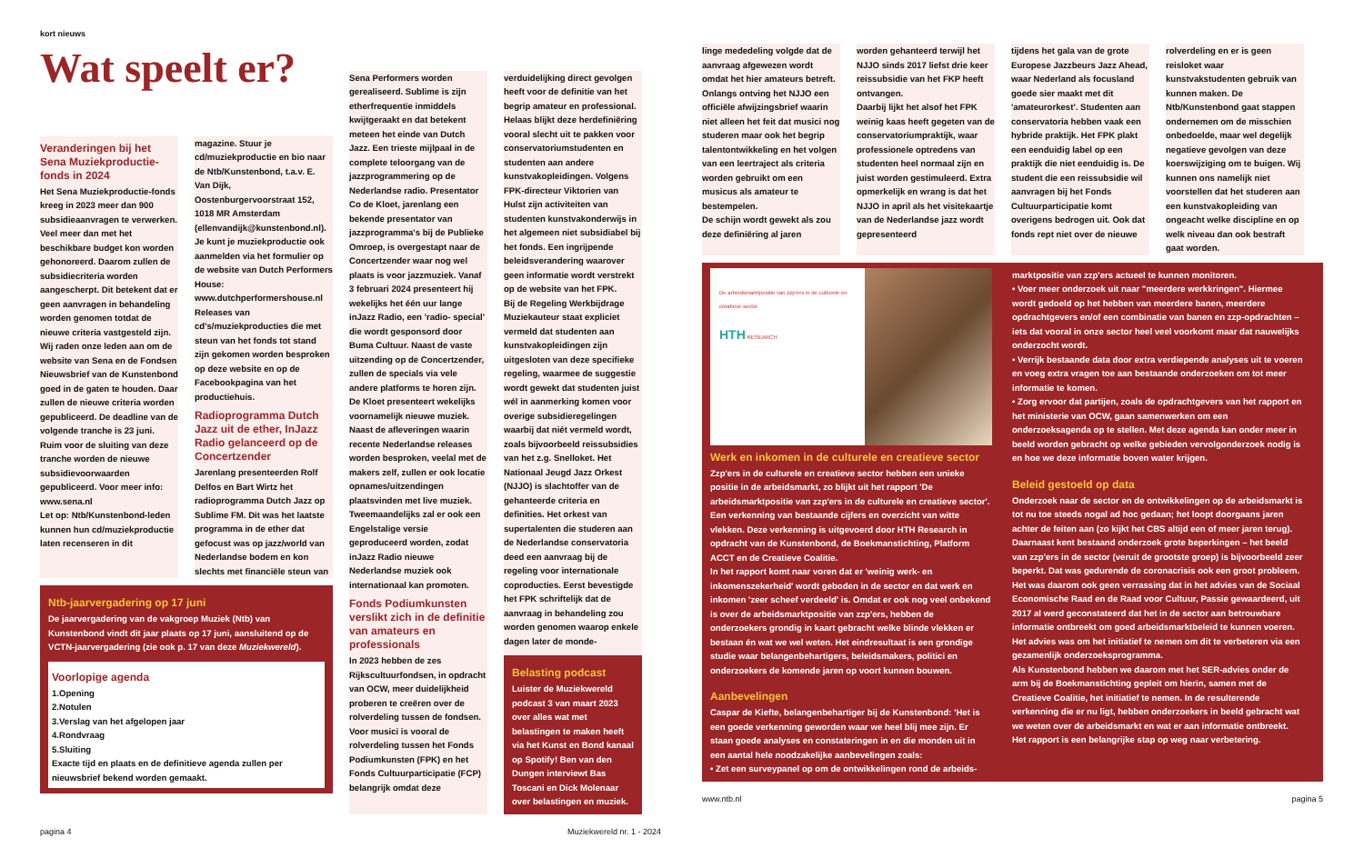kort nieuws
Wat speelt er?
Veranderingen bij het Sena Muziekproductie-fonds in 2024
Het Sena Muziekproductie-fonds kreeg in 2023 meer dan 900 subsidieaanvragen te verwerken. Veel meer dan met het beschikbare budget kon worden gehonoreerd. Daarom zullen de subsidiecriteria worden aangescherpt. Dit betekent dat er geen aanvragen in behandeling worden genomen totdat de nieuwe criteria vastgesteld zijn. Wij raden onze leden aan om de website van Sena en de Fondsen Nieuwsbrief van de Kunstenbond goed in de gaten te houden. Daar zullen de nieuwe criteria worden gepubliceerd. De deadline van de volgende tranche is 23 juni. Ruim voor de sluiting van deze tranche worden de nieuwe subsidievoorwaarden gepubliceerd. Voor meer info: www.sena.nl
Let op: Ntb/Kunstenbond-leden kunnen hun cd/muziekproductie laten recenseren in dit
magazine. Stuur je cd/muziekproductie en bio naar de Ntb/Kunstenbond, t.a.v. E. Van Dijk, Oostenburgervoorstraat 152, 1018 MR Amsterdam (ellenvandijk@kunstenbond.nl).
Je kunt je muziekproductie ook aanmelden via het formulier op de website van Dutch Performers House: www.dutchperformershouse.nl Releases van cd's/muziekproducties die met steun van het fonds tot stand zijn gekomen worden besproken op deze website en op de Facebookpagina van het productiehuis.
Radioprogramma Dutch Jazz uit de ether, InJazz Radio gelanceerd op de Concertzender
Jarenlang presenteerden Rolf Delfos en Bart Wirtz het radioprogramma Dutch Jazz op Sublime FM. Dit was het laatste programma in de ether dat gefocust was op jazz/world van Nederlandse bodem en kon slechts met financiële steun van
Ntb-jaarvergadering op 17 juni
De jaarvergadering van de vakgroep Muziek (Ntb) van Kunstenbond vindt dit jaar plaats op 17 juni, aansluitend op de VCTN-jaarvergadering (zie ook p. 17 van deze Muziekwereld).
Voorlopige agenda
1.Opening
2.Notulen
3.Verslag van het afgelopen jaar
4.Rondvraag
5.Sluiting
Exacte tijd en plaats en de definitieve agenda zullen per nieuwsbrief bekend worden gemaakt.
Sena Performers worden gerealiseerd. Sublime is zijn etherfrequentie inmiddels kwijtgeraakt en dat betekent meteen het einde van Dutch Jazz. Een trieste mijlpaal in de complete teloorgang van de jazzprogrammering op de Nederlandse radio. Presentator Co de Kloet, jarenlang een bekende presentator van jazzprogramma's bij de Publieke Omroep, is overgestapt naar de Concertzender waar nog wel plaats is voor jazzmuziek. Vanaf 3 februari 2024 presenteert hij wekelijks het één uur lange inJazz Radio, een 'radio- special' die wordt gesponsord door Buma Cultuur. Naast de vaste uitzending op de Concertzender, zullen de specials via vele andere platforms te horen zijn. De Kloet presenteert wekelijks voornamelijk nieuwe muziek. Naast de afleveringen waarin recente Nederlandse releases worden besproken, veelal met de makers zelf, zullen er ook locatie opnames/uitzendingen plaatsvinden met live muziek. Tweemaandelijks zal er ook een Engelstalige versie geproduceerd worden, zodat inJazz Radio nieuwe Nederlandse muziek ook internationaal kan promoten.
Fonds Podiumkunsten verslikt zich in de definitie van amateurs en professionals
In 2023 hebben de zes Rijkscultuurfondsen, in opdracht van OCW, meer duidelijkheid proberen te creëren over de rolverdeling tussen de fondsen. Voor musici is vooral de rolverdeling tussen het Fonds Podiumkunsten (FPK) en het Fonds Cultuurparticipatie (FCP) belangrijk omdat deze
verduidelijking direct gevolgen heeft voor de definitie van het begrip amateur en professional. Helaas blijkt deze herdefiniëring vooral slecht uit te pakken voor conservatoriumstudenten en studenten aan andere kunstvakopleidingen. Volgens FPK-directeur Viktorien van Hulst zijn activiteiten van studenten kunstvakonderwijs in het algemeen niet subsidiabel bij het fonds. Een ingrijpende beleidsverandering waarover geen informatie wordt verstrekt op de website van het FPK.
Bij de Regeling Werkbijdrage Muziekauteur staat expliciet vermeld dat studenten aan kunstvakopleidingen zijn uitgesloten van deze specifieke regeling, waarmee de suggestie wordt gewekt dat studenten juist wél in aanmerking komen voor overige subsidieregelingen waarbij dat niét vermeld wordt, zoals bijvoorbeeld reissubsidies van het z.g. Snelloket. Het Nationaal Jeugd Jazz Orkest (NJJO) is slachtoffer van de gehanteerde criteria en definities. Het orkest van supertalenten die studeren aan de Nederlandse conservatoria deed een aanvraag bij de regeling voor internationale coproducties. Eerst bevestigde het FPK schriftelijk dat de aanvraag in behandeling zou worden genomen waarop enkele dagen later de monde-
Belasting podcast
Luister de Muziekwereld podcast 3 van maart 2023 over alles wat met belastingen te maken heeft via het Kunst en Bond kanaal op Spotify! Ben van den Dungen interviewt Bas Toscani en Dick Molenaar over belastingen en muziek.
pagina 4 Muziekwereld nr. 1 - 2024
linge mededeling volgde dat de aanvraag afgewezen wordt omdat het hier amateurs betreft. Onlangs ontving het NJJO een officiële afwijzingsbrief waarin niet alleen het feit dat musici nog studeren maar ook het begrip talentontwikkeling en het volgen van een leertraject als criteria worden gebruikt om een musicus als amateur te bestempelen.
De schijn wordt gewekt als zou deze definiëring al jaren
worden gehanteerd terwijl het NJJO sinds 2017 liefst drie keer reissubsidie van het FKP heeft ontvangen.
Daarbij lijkt het alsof het FPK weinig kaas heeft gegeten van de conservatoriumpraktijk, waar professionele optredens van studenten heel normaal zijn en juist worden gestimuleerd. Extra opmerkelijk en wrang is dat het NJJO in april als het visitekaartje van de Nederlandse jazz wordt gepresenteerd
tijdens het gala van de grote Europese Jazzbeurs Jazz Ahead, waar Nederland als focusland goede sier maakt met dit 'amateurorkest'. Studenten aan conservatoria hebben vaak een hybride praktijk. Het FPK plakt een eenduidig label op een praktijk die niet eenduidig is. De student die een reissubsidie wil aanvragen bij het Fonds Cultuurparticipatie komt overigens bedrogen uit. Ook dat fonds rept niet over de nieuwe
rolverdeling en er is geen reisloket waar kunstvakstudenten gebruik van kunnen maken. De Ntb/Kunstenbond gaat stappen ondernemen om de misschien onbedoelde, maar wel degelijk negatieve gevolgen van deze koerswijziging om te buigen. Wij kunnen ons namelijk niet voorstellen dat het studeren aan een kunstvakopleiding van ongeacht welke discipline en op welk niveau dan ook bestraft gaat worden.
De arbeidsmarktpositie van zzp'ers in de culturele en creatieve sector
HTH RESEARCH
Werk en inkomen in de culturele en creatieve sector
Zzp'ers in de culturele en creatieve sector hebben een unieke positie in de arbeidsmarkt, zo blijkt uit het rapport 'De arbeidsmarktpositie van zzp'ers in de culturele en creatieve sector'. Een verkenning van bestaande cijfers en overzicht van witte vlekken. Deze verkenning is uitgevoerd door HTH Research in opdracht van de Kunstenbond, de Boekmanstichting, Platform ACCT en de Creatieve Coalitie.
In het rapport komt naar voren dat er 'weinig werk- en inkomenszekerheid' wordt geboden in de sector en dat werk en inkomen 'zeer scheef verdeeld' is. Omdat er ook nog veel onbekend is over de arbeidsmarktpositie van zzp'ers, hebben de onderzoekers grondig in kaart gebracht welke blinde vlekken er bestaan én wat we wel weten. Het eindresultaat is een grondige studie waar belangenbehartigers, beleidsmakers, politici en onderzoekers de komende jaren op voort kunnen bouwen.
Aanbevelingen
Caspar de Kiefte, belangenbehartiger bij de Kunstenbond: 'Het is een goede verkenning geworden waar we heel blij mee zijn. Er staan goede analyses en constateringen in en die monden uit in een aantal hele noodzakelijke aanbevelingen zoals:
• Zet een surveypanel op om de ontwikkelingen rond de arbeids-
marktpositie van zzp'ers actueel te kunnen monitoren.
• Voer meer onderzoek uit naar "meerdere werkkringen". Hiermee wordt gedoeld op het hebben van meerdere banen, meerdere opdrachtgevers en/of een combinatie van banen en zzp-opdrachten – iets dat vooral in onze sector heel veel voorkomt maar dat nauwelijks onderzocht wordt.
• Verrijk bestaande data door extra verdiepende analyses uit te voeren en voeg extra vragen toe aan bestaande onderzoeken om tot meer informatie te komen.
• Zorg ervoor dat partijen, zoals de opdrachtgevers van het rapport en het ministerie van OCW, gaan samenwerken om een onderzoeksagenda op te stellen. Met deze agenda kan onder meer in beeld worden gebracht op welke gebieden vervolgonderzoek nodig is en hoe we deze informatie boven water krijgen.
Beleid gestoeld op data
Onderzoek naar de sector en de ontwikkelingen op de arbeidsmarkt is tot nu toe steeds nogal ad hoc gedaan; het loopt doorgaans jaren achter de feiten aan (zo kijkt het CBS altijd een of meer jaren terug). Daarnaast kent bestaand onderzoek grote beperkingen – het beeld van zzp'ers in de sector (veruit de grootste groep) is bijvoorbeeld zeer beperkt. Dat was gedurende de coronacrisis ook een groot probleem.
Het was daarom ook geen verrassing dat in het advies van de Sociaal Economische Raad en de Raad voor Cultuur, Passie gewaardeerd, uit 2017 al werd geconstateerd dat het in de sector aan betrouwbare informatie ontbreekt om goed arbeidsmarktbeleid te kunnen voeren. Het advies was om het initiatief te nemen om dit te verbeteren via een gezamenlijk onderzoeksprogramma.
Als Kunstenbond hebben we daarom met het SER-advies onder de arm bij de Boekmanstichting gepleit om hierin, samen met de Creatieve Coalitie, het initiatief te nemen. In de resulterende verkenning die er nu ligt, hebben onderzoekers in beeld gebracht wat we weten over de arbeidsmarkt en wat er aan informatie ontbreekt. Het rapport is een belangrijke stap op weg naar verbetering.
www.ntb.nl pagina 5